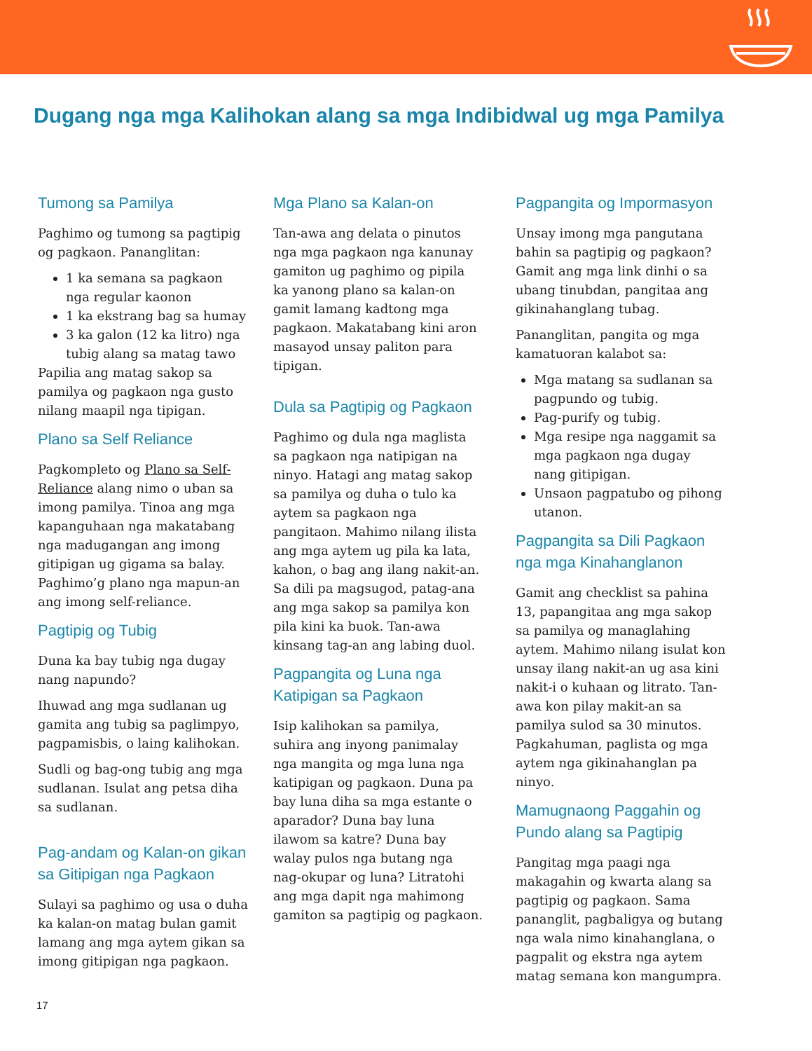Dugang nga mga Kalihokan alang sa mga Indibidwal ug mga Pamilya
Tumong sa Pamilya
Paghimo og tumong sa pagtipig og pagkaon. Pananglitan:
1 ka semana sa pagkaon nga regular kaonon
1 ka ekstrang bag sa humay
3 ka galon (12 ka litro) nga tubig alang sa matag tawo
Papilia ang matag sakop sa pamilya og pagkaon nga gusto nilang maapil nga tipigan.
Plano sa Self Reliance
Pagkompleto og Plano sa Self-Reliance alang nimo o uban sa imong pamilya. Tinoa ang mga kapanguhaan nga makatabang nga madugangan ang imong gitipigan ug gigama sa balay. Paghimo’g plano nga mapun-an ang imong self-reliance.
Pagtipig og Tubig
Duna ka bay tubig nga dugay nang napundo?
Ihuwad ang mga sudlanan ug gamita ang tubig sa paglimpyo, pagpamisbis, o laing kalihokan.
Sudli og bag-ong tubig ang mga sudlanan. Isulat ang petsa diha sa sudlanan.
Pag-andam og Kalan-on gikan sa Gitipigan nga Pagkaon
Sulayi sa paghimo og usa o duha ka kalan-on matag bulan gamit lamang ang mga aytem gikan sa imong gitipigan nga pagkaon.
Mga Plano sa Kalan-on
Tan-awa ang delata o pinutos nga mga pagkaon nga kanunay gamiton ug paghimo og pipila ka yanong plano sa kalan-on gamit lamang kadtong mga pagkaon. Makatabang kini aron masayod unsay paliton para tipigan.
Dula sa Pagtipig og Pagkaon
Paghimo og dula nga maglista sa pagkaon nga natipigan na ninyo. Hatagi ang matag sakop sa pamilya og duha o tulo ka aytem sa pagkaon nga pangitaon. Mahimo nilang ilista ang mga aytem ug pila ka lata, kahon, o bag ang ilang nakit-an. Sa dili pa magsugod, patag-ana ang mga sakop sa pamilya kon pila kini ka buok. Tan-awa kinsang tag-an ang labing duol.
Pagpangita og Luna nga Katipigan sa Pagkaon
Isip kalihokan sa pamilya, suhira ang inyong panimalay nga mangita og mga luna nga katipigan og pagkaon. Duna pa bay luna diha sa mga estante o aparador? Duna bay luna ilawom sa katre? Duna bay walay pulos nga butang nga nag-okupar og luna? Litratohi ang mga dapit nga mahimong gamiton sa pagtipig og pagkaon.
Pagpangita og Impormasyon
Unsay imong mga pangutana bahin sa pagtipig og pagkaon? Gamit ang mga link dinhi o sa ubang tinubdan, pangitaa ang gikinahanglang tubag.
Pananglitan, pangita og mga kamatuoran kalabot sa:
Mga matang sa sudlanan sa pagpundo og tubig.
Pag-purify og tubig.
Mga resipe nga naggamit sa mga pagkaon nga dugay nang gitipigan.
Unsaon pagpatubo og pihong utanon.
Pagpangita sa Dili Pagkaon nga mga Kinahanglanon
Gamit ang checklist sa pahina 13, papangitaa ang mga sakop sa pamilya og managlahing aytem. Mahimo nilang isulat kon unsay ilang nakit-an ug asa kini nakit-i o kuhaan og litrato. Tan-awa kon pilay makit-an sa pamilya sulod sa 30 minutos. Pagkahuman, paglista og mga aytem nga gikinahanglan pa ninyo.
Mamugnaong Paggahin og Pundo alang sa Pagtipig
Pangitag mga paagi nga makagahin og kwarta alang sa pagtipig og pagkaon. Sama pananglit, pagbaligya og butang nga wala nimo kinahanglana, o pagpalit og ekstra nga aytem matag semana kon mangumpra.
17